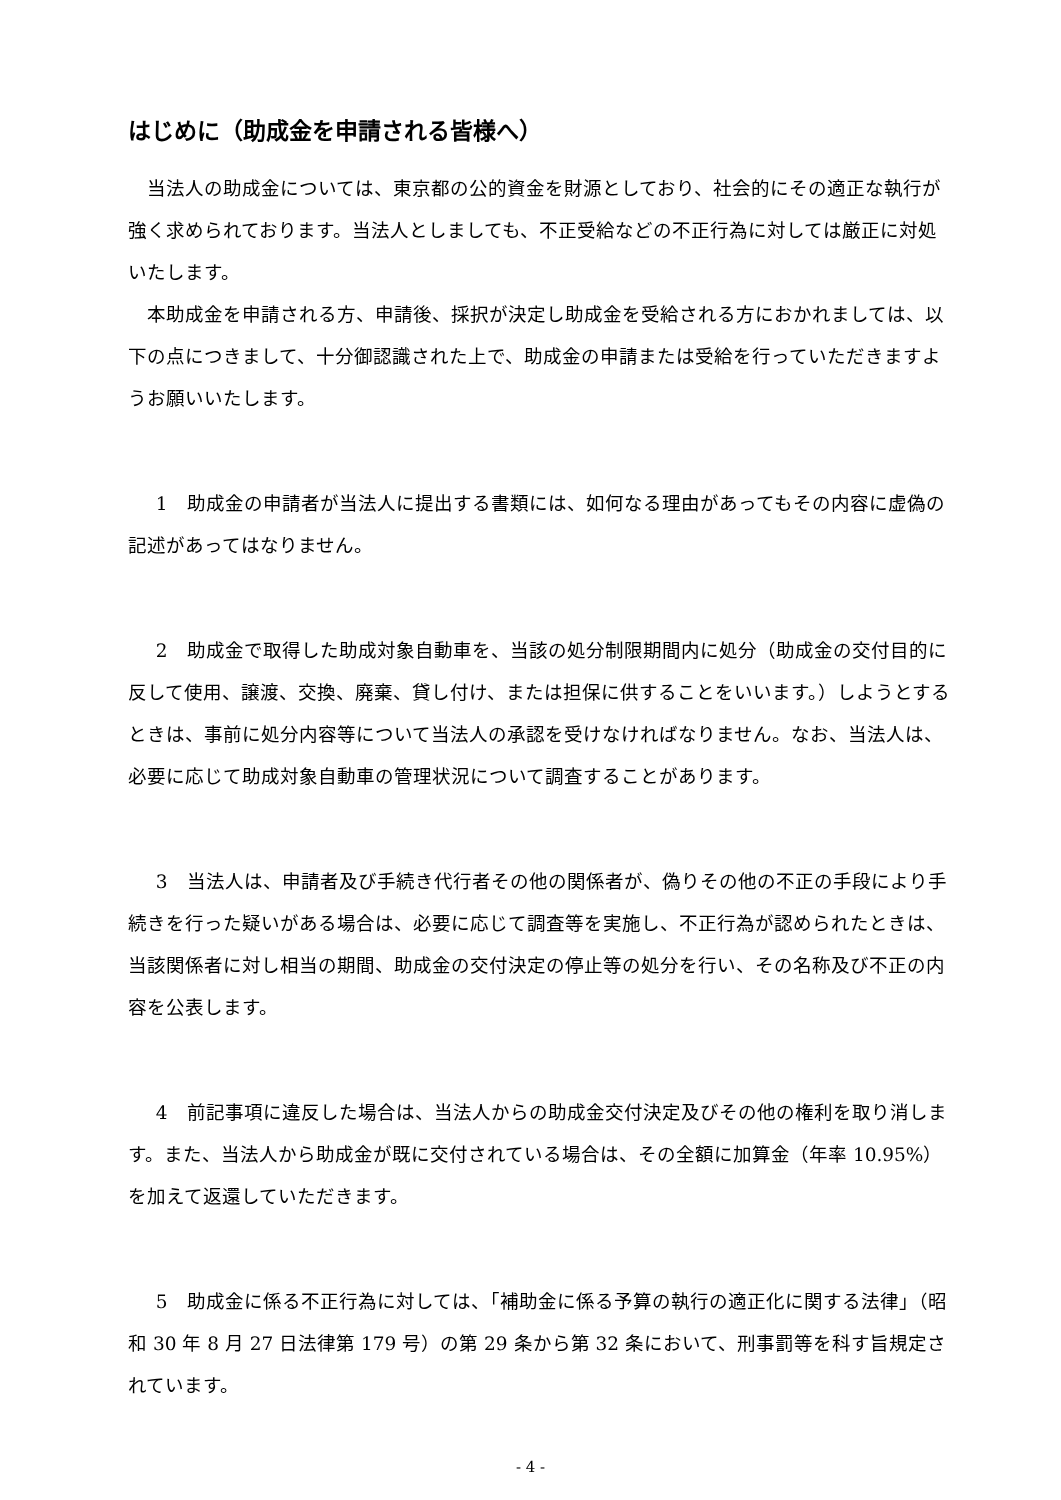はじめに（助成金を申請される皆様へ）
当法人の助成金については、東京都の公的資金を財源としており、社会的にその適正な執行が強く求められております。当法人としましても、不正受給などの不正行為に対しては厳正に対処いたします。
本助成金を申請される方、申請後、採択が決定し助成金を受給される方におかれましては、以下の点につきまして、十分御認識された上で、助成金の申請または受給を行っていただきますようお願いいたします。
1　助成金の申請者が当法人に提出する書類には、如何なる理由があってもその内容に虚偽の記述があってはなりません。
2　助成金で取得した助成対象自動車を、当該の処分制限期間内に処分（助成金の交付目的に反して使用、譲渡、交換、廃棄、貸し付け、または担保に供することをいいます。）しようとするときは、事前に処分内容等について当法人の承認を受けなければなりません。なお、当法人は、必要に応じて助成対象自動車の管理状況について調査することがあります。
3　当法人は、申請者及び手続き代行者その他の関係者が、偽りその他の不正の手段により手続きを行った疑いがある場合は、必要に応じて調査等を実施し、不正行為が認められたときは、当該関係者に対し相当の期間、助成金の交付決定の停止等の処分を行い、その名称及び不正の内容を公表します。
4　前記事項に違反した場合は、当法人からの助成金交付決定及びその他の権利を取り消します。また、当法人から助成金が既に交付されている場合は、その全額に加算金（年率 10.95%）を加えて返還していただきます。
5　助成金に係る不正行為に対しては、「補助金に係る予算の執行の適正化に関する法律」（昭和 30 年 8 月 27 日法律第 179 号）の第 29 条から第 32 条において、刑事罰等を科す旨規定されています。
- 4 -